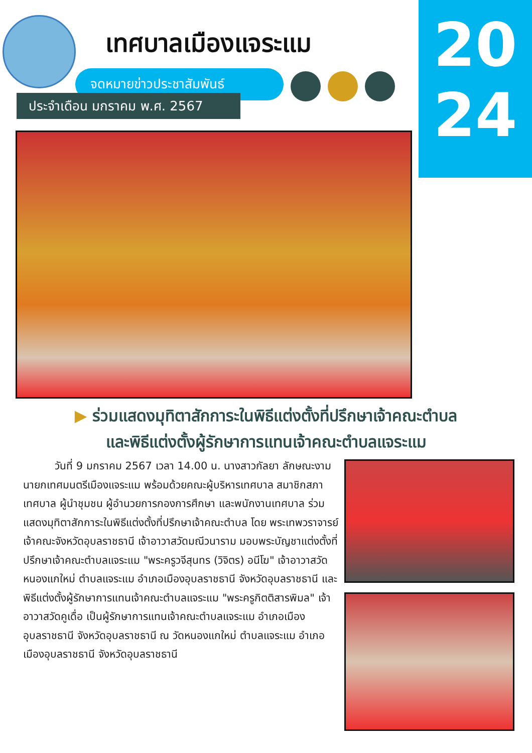20
24
เทศบาลเมืองแจระแม
จดหมายข่าวประชาสัมพันธ์
ประจำเดือน มกราคม พ.ศ. 2567
▶ ร่วมแสดงมุทิตาสักการะในพิธีแต่งตั้งที่ปรึกษาเจ้าคณะตำบล
และพิธีแต่งตั้งผู้รักษาการแทนเจ้าคณะตำบลแจระแม
   วันที่ 9 มกราคม 2567 เวลา 14.00 น. นางสาวกัลยา ลักษณะงาม นายกเทศมนตรีเมืองแจระแม พร้อมด้วยคณะผู้บริหารเทศบาล สมาชิกสภาเทศบาล ผู้นำชุมชน ผู้อำนวยการกองการศึกษา และพนักงานเทศบาล ร่วมแสดงมุทิตาสักการะในพิธีแต่งตั้งที่ปรึกษาเจ้าคณะตำบล โดย พระเทพวราจารย์ เจ้าคณะจังหวัดอุบลราชธานี เจ้าอาวาสวัดมณีวนาราม มอบพระบัญชาแต่งตั้งที่ปรึกษาเจ้าคณะตำบลแจระแม "พระครูวจีสุนทร (วิจิตร) อนีโฆ" เจ้าอาวาสวัดหนองแกใหม่ ตำบลแจระแม อำเภอเมืองอุบลราชธานี จังหวัดอุบลราชธานี และพิธีแต่งตั้งผู้รักษาการแทนเจ้าคณะตำบลแจระแม "พระครูกิตติสารพิมล" เจ้าอาวาสวัดคูเดื่อ เป็นผู้รักษาการแทนเจ้าคณะตำบลแจระแม อำเภอเมืองอุบลราชธานี จังหวัดอุบลราชธานี ณ วัดหนองแกใหม่ ตำบลแจระแม อำเภอเมืองอุบลราชธานี จังหวัดอุบลราชธานี